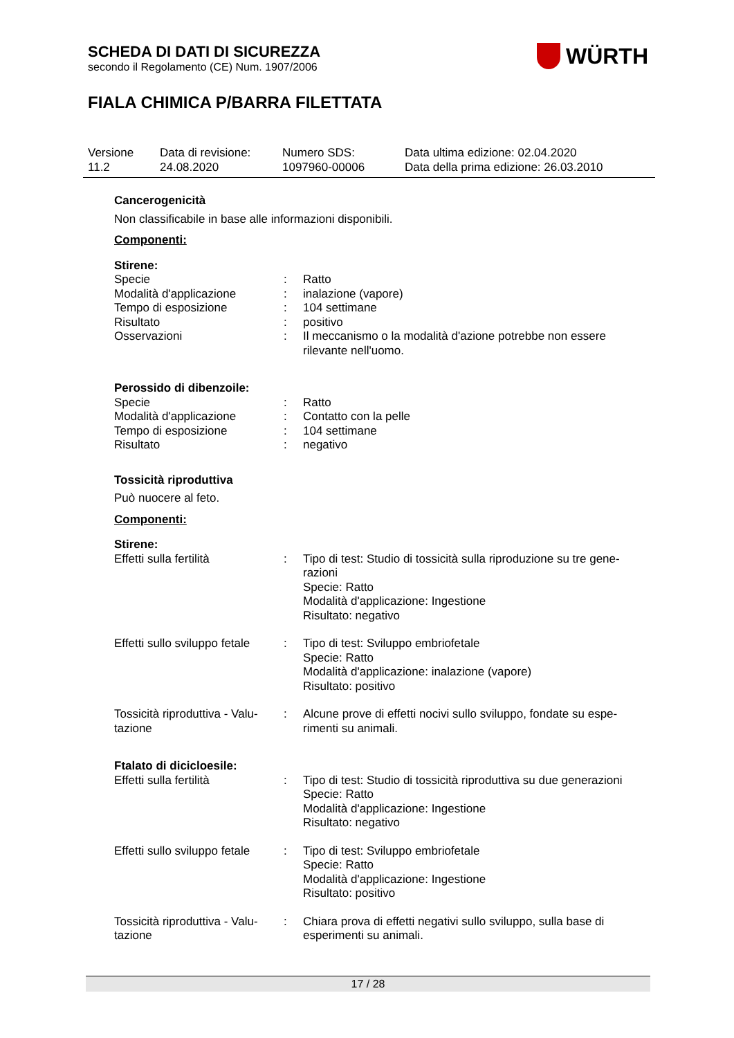SCHEDA DI DATI DI SICUREZZA
secondo il Regolamento (CE) Num. 1907/2006
FIALA CHIMICA P/BARRA FILETTATA
WÜRTH
Versione
11.2
Data di revisione:
24.08.2020
Numero SDS:
1097960-00006
Data ultima edizione: 02.04.2020
Data della prima edizione: 26.03.2010
Cancerogenicità
Non classificabile in base alle informazioni disponibili.
Componenti:
Stirene:
Specie : Ratto
Modalità d'applicazione : inalazione (vapore)
Tempo di esposizione : 104 settimane
Risultato : positivo
Osservazioni : Il meccanismo o la modalità d'azione potrebbe non essere rilevante nell'uomo.
Perossido di dibenzoile:
Specie : Ratto
Modalità d'applicazione : Contatto con la pelle
Tempo di esposizione : 104 settimane
Risultato : negativo
Tossicità riproduttiva
Può nuocere al feto.
Componenti:
Stirene:
Effetti sulla fertilità : Tipo di test: Studio di tossicità sulla riproduzione su tre gene-razioni
Specie: Ratto
Modalità d'applicazione: Ingestione
Risultato: negativo
Effetti sullo sviluppo fetale
: Tipo di test: Sviluppo embriofetale
Specie: Ratto
Modalità d'applicazione: inalazione (vapore)
Risultato: positivo
Tossicità riproduttiva - Valu-tazione
: Alcune prove di effetti nocivi sullo sviluppo, fondate su espe-rimenti su animali.
Ftalato di dicicloesile:
Effetti sulla fertilità : Tipo di test: Studio di tossicità riproduttiva su due generazioni
Specie: Ratto
Modalità d'applicazione: Ingestione
Risultato: negativo
Effetti sullo sviluppo fetale
: Tipo di test: Sviluppo embriofetale
Specie: Ratto
Modalità d'applicazione: Ingestione
Risultato: positivo
Tossicità riproduttiva - Valu-tazione
: Chiara prova di effetti negativi sullo sviluppo, sulla base di esperimenti su animali.
17 / 28